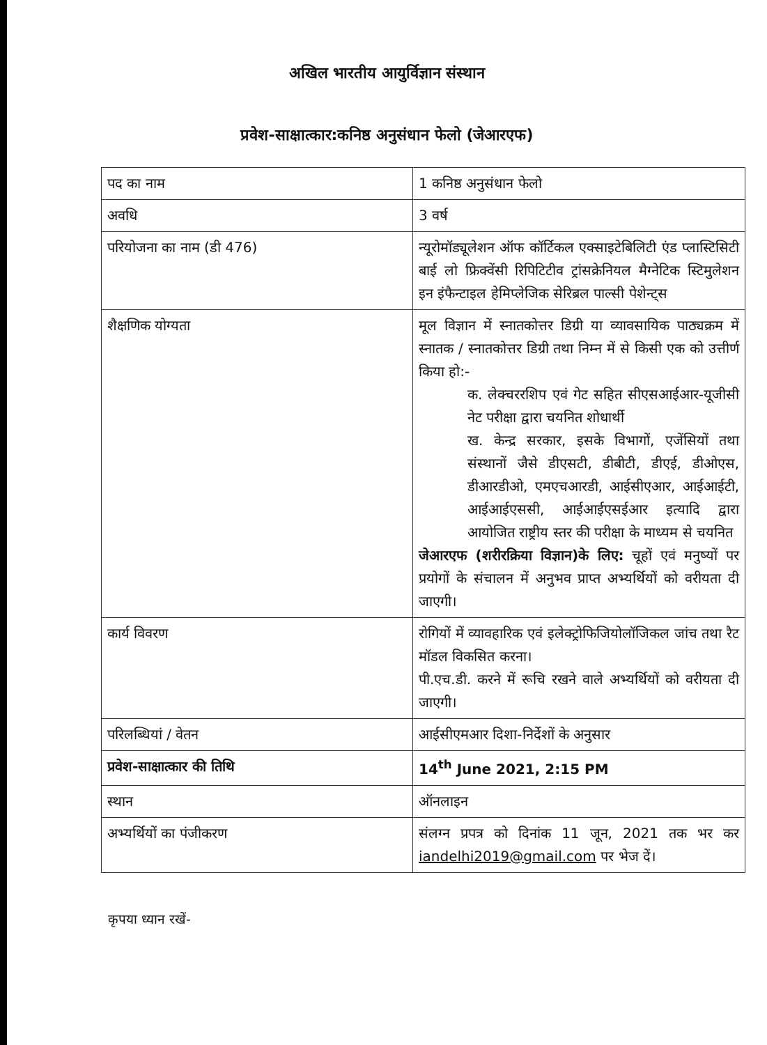अखिल भारतीय आयुर्विज्ञान संस्थान
प्रवेश-साक्षात्कार:कनिष्ठ अनुसंधान फेलो (जेआरएफ)
| पद का नाम | 1 कनिष्ठ अनुसंधान फेलो |
| अवधि | 3 वर्ष |
| परियोजना का नाम (डी 476) | न्यूरोमॉड्यूलेशन ऑफ कॉर्टिकल एक्साइटेबिलिटी एंड प्लास्टिसिटी बाई लो फ्रिक्वेंसी रिपिटिटीव ट्रांसक्रेनियल मैग्नेटिक स्टिमुलेशन इन इंफैन्टाइल हेमिप्लेजिक सेरिब्रल पाल्सी पेशेन्ट्स |
| शैक्षणिक योग्यता | मूल विज्ञान में स्नातकोत्तर डिग्री या व्यावसायिक पाठ्यक्रम में स्नातक / स्नातकोत्तर डिग्री तथा निम्न में से किसी एक को उत्तीर्ण किया हो:- क. लेक्चररशिप एवं गेट सहित सीएसआईआर-यूजीसी नेट परीक्षा द्वारा चयनित शोधार्थी ख. केन्द्र सरकार, इसके विभागों, एजेंसियों तथा संस्थानों जैसे डीएसटी, डीबीटी, डीएई, डीओएस, डीआरडीओ, एमएचआरडी, आईसीएआर, आईआईटी, आईआईएससी, आईआईएसईआर इत्यादि द्वारा आयोजित राष्ट्रीय स्तर की परीक्षा के माध्यम से चयनित जेआरएफ (शरीरक्रिया विज्ञान)के लिए: चूहों एवं मनुष्यों पर प्रयोगों के संचालन में अनुभव प्राप्त अभ्यर्थियों को वरीयता दी जाएगी। |
| कार्य विवरण | रोगियों में व्यावहारिक एवं इलेक्ट्रोफिजियोलॉजिकल जांच तथा रैट मॉडल विकसित करना। पी.एच.डी. करने में रूचि रखने वाले अभ्यर्थियों को वरीयता दी जाएगी। |
| परिलब्धियां / वेतन | आईसीएमआर दिशा-निर्देशों के अनुसार |
| प्रवेश-साक्षात्कार की तिथि | 14<sup>th</sup> June 2021, 2:15 PM |
| स्थान | ऑनलाइन |
| अभ्यर्थियों का पंजीकरण | संलग्न प्रपत्र को दिनांक 11 जून, 2021 तक भर कर iandelhi2019@gmail.com पर भेज दें। |
कृपया ध्यान रखें-